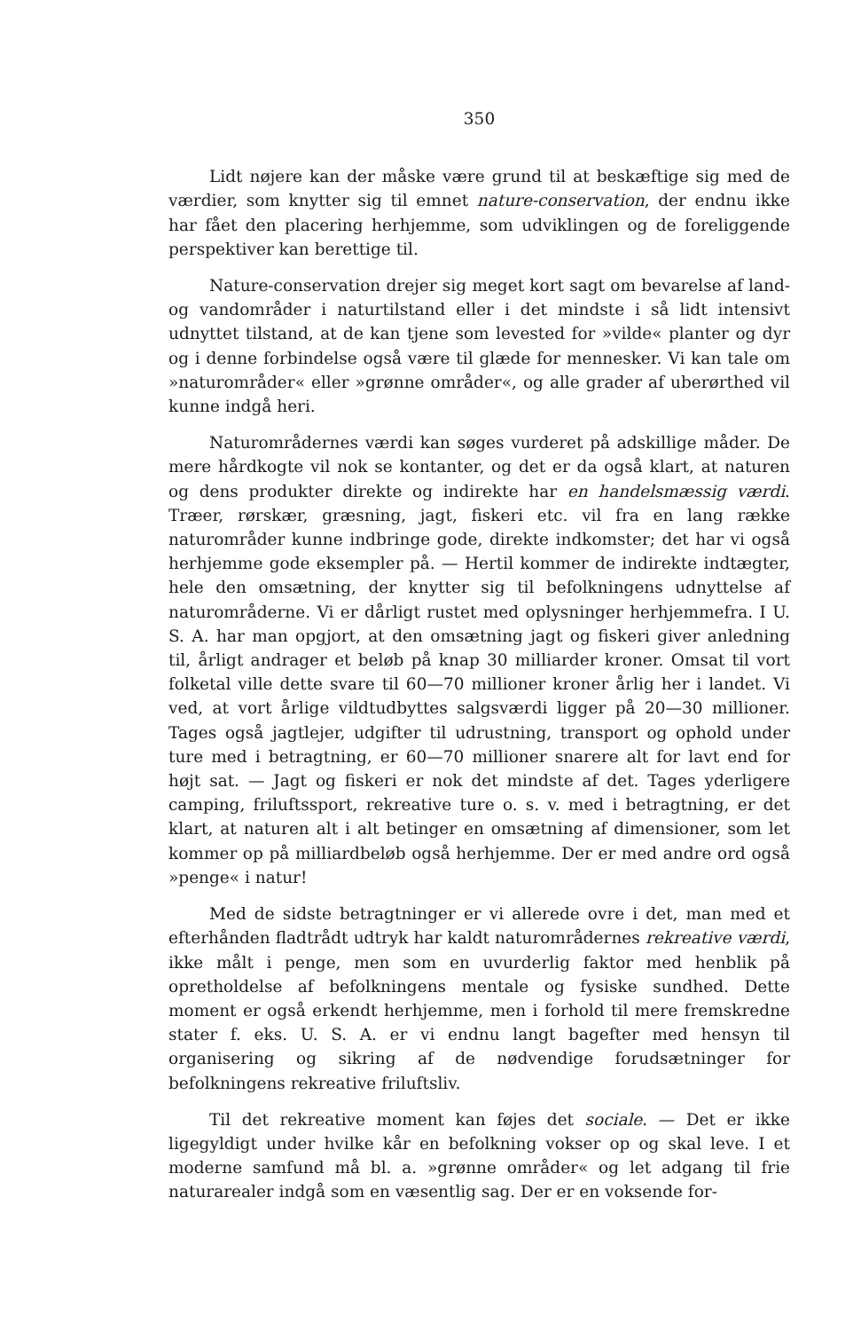350
Lidt nøjere kan der måske være grund til at beskæftige sig med de værdier, som knytter sig til emnet nature-conservation, der endnu ikke har fået den placering herhjemme, som udviklingen og de foreliggende perspektiver kan berettige til.
Nature-conservation drejer sig meget kort sagt om bevarelse af land- og vandområder i naturtilstand eller i det mindste i så lidt intensivt udnyttet tilstand, at de kan tjene som levested for »vilde« planter og dyr og i denne forbindelse også være til glæde for mennesker. Vi kan tale om »naturområder« eller »grønne områder«, og alle grader af uberørthed vil kunne indgå heri.
Naturområdernes værdi kan søges vurderet på adskillige måder. De mere hårdkogte vil nok se kontanter, og det er da også klart, at naturen og dens produkter direkte og indirekte har en handelsmæssig værdi. Træer, rørskær, græsning, jagt, fiskeri etc. vil fra en lang række naturområder kunne indbringe gode, direkte indkomster; det har vi også herhjemme gode eksempler på. — Hertil kommer de indirekte indtægter, hele den omsætning, der knytter sig til befolkningens udnyttelse af naturområderne. Vi er dårligt rustet med oplysninger herhjemmefra. I U. S. A. har man opgjort, at den omsætning jagt og fiskeri giver anledning til, årligt andrager et beløb på knap 30 milliarder kroner. Omsat til vort folketal ville dette svare til 60—70 millioner kroner årlig her i landet. Vi ved, at vort årlige vildtudbyttes salgsværdi ligger på 20—30 millioner. Tages også jagtlejer, udgifter til udrustning, transport og ophold under ture med i betragtning, er 60—70 millioner snarere alt for lavt end for højt sat. — Jagt og fiskeri er nok det mindste af det. Tages yderligere camping, friluftssport, rekreative ture o. s. v. med i betragtning, er det klart, at naturen alt i alt betinger en omsætning af dimensioner, som let kommer op på milliardbeløb også herhjemme. Der er med andre ord også »penge« i natur!
Med de sidste betragtninger er vi allerede ovre i det, man med et efterhånden fladtrådt udtryk har kaldt naturområdernes rekreative værdi, ikke målt i penge, men som en uvurderlig faktor med henblik på opretholdelse af befolkningens mentale og fysiske sundhed. Dette moment er også erkendt herhjemme, men i forhold til mere fremskredne stater f. eks. U. S. A. er vi endnu langt bagefter med hensyn til organisering og sikring af de nødvendige forudsætninger for befolkningens rekreative friluftsliv.
Til det rekreative moment kan føjes det sociale. — Det er ikke ligegyldigt under hvilke kår en befolkning vokser op og skal leve. I et moderne samfund må bl. a. »grønne områder« og let adgang til frie naturarealer indgå som en væsentlig sag. Der er en voksende for-